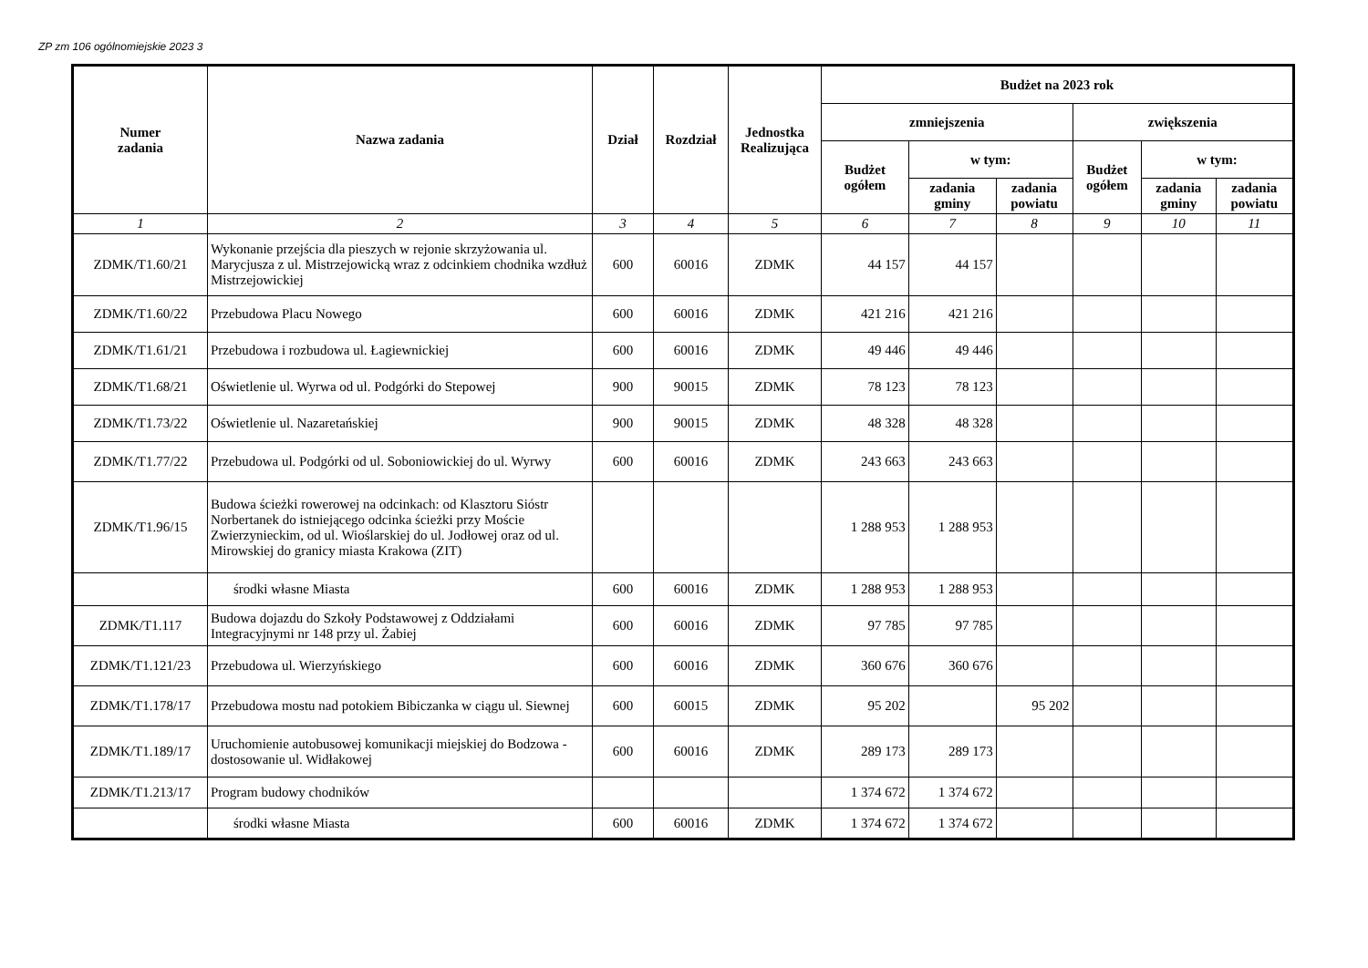ZP zm 106 ogólnomiejskie 2023 3
| Numer zadania | Nazwa zadania | Dział | Rozdział | Jednostka Realizująca | Budżet na 2023 rok | | | | | |
| --- | --- | --- | --- | --- | --- | --- | --- | --- | --- | --- |
| | | | | | zmniejszenia | | | zwiększenia | | |
| | | | | | Budżet ogółem | w tym: | | Budżet ogółem | w tym: | |
| | | | | | | zadania gminy | zadania powiatu | | zadania gminy | zadania powiatu |
| 1 | 2 | 3 | 4 | 5 | 6 | 7 | 8 | 9 | 10 | 11 |
| ZDMK/T1.60/21 | Wykonanie przejścia dla pieszych w rejonie skrzyżowania ul. Marycjusza z ul. Mistrzejowicką wraz z odcinkiem chodnika wzdłuż Mistrzejowickiej | 600 | 60016 | ZDMK | 44 157 | 44 157 | | | | |
| ZDMK/T1.60/22 | Przebudowa Placu Nowego | 600 | 60016 | ZDMK | 421 216 | 421 216 | | | | |
| ZDMK/T1.61/21 | Przebudowa i rozbudowa ul. Łagiewnickiej | 600 | 60016 | ZDMK | 49 446 | 49 446 | | | | |
| ZDMK/T1.68/21 | Oświetlenie ul. Wyrwa od ul. Podgórki do Stepowej | 900 | 90015 | ZDMK | 78 123 | 78 123 | | | | |
| ZDMK/T1.73/22 | Oświetlenie ul. Nazaretańskiej | 900 | 90015 | ZDMK | 48 328 | 48 328 | | | | |
| ZDMK/T1.77/22 | Przebudowa ul. Podgórki od ul. Soboniowickiej do ul. Wyrwy | 600 | 60016 | ZDMK | 243 663 | 243 663 | | | | |
| ZDMK/T1.96/15 | Budowa ścieżki rowerowej na odcinkach: od Klasztoru Sióstr Norbertanek do istniejącego odcinka ścieżki przy Moście Zwierzynieckim, od ul. Wioślarskiej do ul. Jodłowej oraz od ul. Mirowskiej do granicy miasta Krakowa (ZIT) | | | | 1 288 953 | 1 288 953 | | | | |
| | środki własne Miasta | 600 | 60016 | ZDMK | 1 288 953 | 1 288 953 | | | | |
| ZDMK/T1.117 | Budowa dojazdu do Szkoły Podstawowej z Oddziałami Integracyjnymi nr 148 przy ul. Żabiej | 600 | 60016 | ZDMK | 97 785 | 97 785 | | | | |
| ZDMK/T1.121/23 | Przebudowa ul. Wierzyńskiego | 600 | 60016 | ZDMK | 360 676 | 360 676 | | | | |
| ZDMK/T1.178/17 | Przebudowa mostu nad potokiem Bibiczanka w ciągu ul. Siewnej | 600 | 60015 | ZDMK | 95 202 | | 95 202 | | | |
| ZDMK/T1.189/17 | Uruchomienie autobusowej komunikacji miejskiej do Bodzowa - dostosowanie ul. Widłakowej | 600 | 60016 | ZDMK | 289 173 | 289 173 | | | | |
| ZDMK/T1.213/17 | Program budowy chodników | | | | 1 374 672 | 1 374 672 | | | | |
| | środki własne Miasta | 600 | 60016 | ZDMK | 1 374 672 | 1 374 672 | | | | |